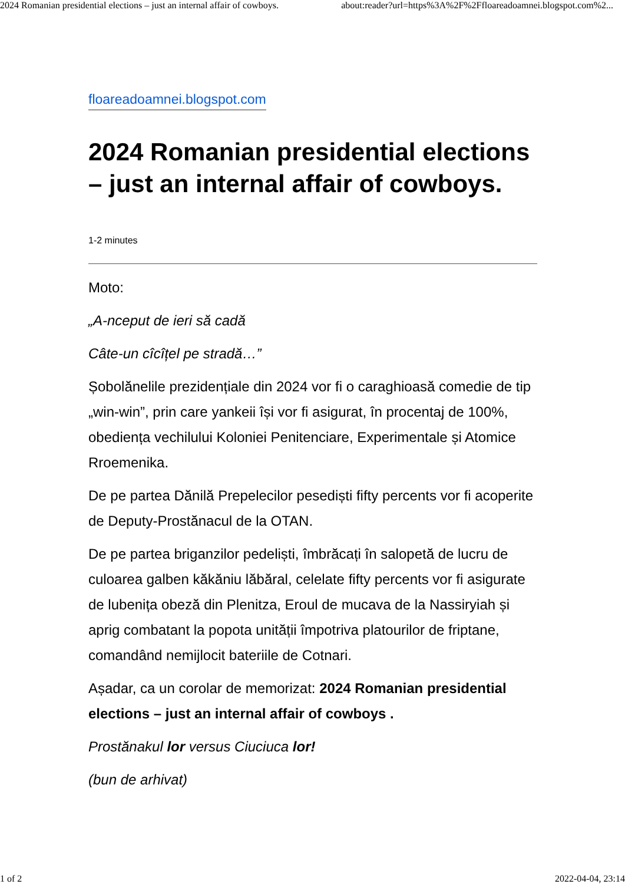2024 Romanian presidential elections – just an internal affair of cowboys. about:reader?url=https%3A%2F%2Ffloareadoamnei.blogspot.com%2...
floareadoamnei.blogspot.com
2024 Romanian presidential elections – just an internal affair of cowboys.
1-2 minutes
Moto:
„A-nceput de ieri să cadă
Câte-un cîcîțel pe stradă…”
Șobolănelile prezidențiale din 2024 vor fi o caraghioasă comedie de tip „win-win”, prin care yankeii își vor fi asigurat, în procentaj de 100%, obediența vechilului Koloniei Penitenciare, Experimentale și Atomice Rroemenika.
De pe partea Dănilă Prepelecilor pesediști fifty percents vor fi acoperite de Deputy-Prostănacul de la OTAN.
De pe partea briganzilor pedeliști, îmbrăcați în salopetă de lucru de culoarea galben kăkăniu lăbăral, celelate fifty percents vor fi asigurate de lubenița obeză din Plenitza, Eroul de mucava de la Nassiryiah și aprig combatant la popota unității împotriva platourilor de friptane, comandând nemijlocit bateriile de Cotnari.
Așadar, ca un corolar de memorizat: 2024 Romanian presidential elections – just an internal affair of cowboys .
Prostănakul lor versus Ciuciuca lor!
(bun de arhivat)
1 of 2 2022-04-04, 23:14